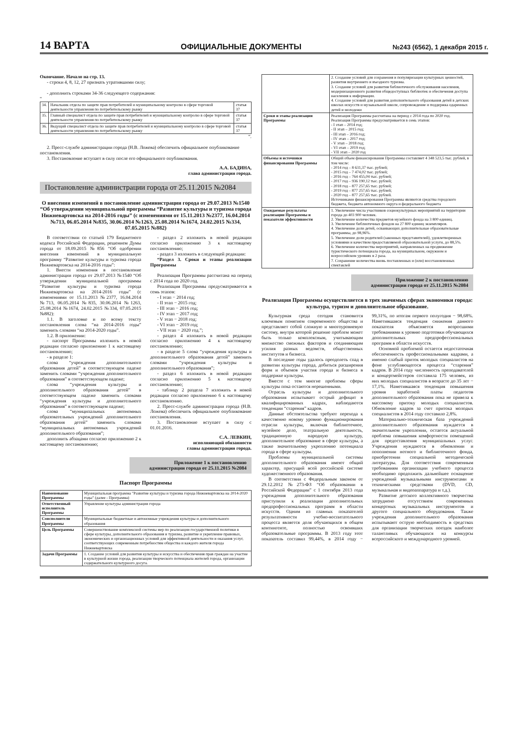14 ВАРТА
ОФИЦИАЛЬНЫЕ ДОКУМЕНТЫ
№243 (6562), 1 декабря 2015 г.
Окончание. Начало на стр. 13.
- строки 4, 8, 12, 27 признать утратившими силу;
- дополнить строками 34-36 следующего содержания:
“
| 34. | Начальник отдела по защите прав потребителей и муниципальному контролю в сфере торговой деятельности управления по потребительскому рынку | статья 37 |
| 35. | Главный специалист отдела по защите прав потребителей и муниципальному контролю в сфере торговой деятельности управления по потребительскому рынку | статья 37 |
| 36. | Ведущий специалист отдела по защите прав потребителей и муниципальному контролю в сфере торговой деятельности управления по потребительскому рынку | статья 37 |
“.
2. Пресс-службе администрации города (Н.В. Ложева) обеспечить официальное опубликование постановления.
3. Постановление вступает в силу после его официального опубликования.
А.А. БАДИНА,
глава администрации города.
Постановление администрации города от 25.11.2015 №2084
О внесении изменений в постановление администрации города от 29.07.2013 №1540 “Об утверждении муниципальной программы “Развитие культуры и туризма города Нижневартовска на 2014-2016 годы” (с изменениями от 15.11.2013 №2377, 16.04.2014 №713, 06.05.2014 №835, 30.06.2014 №1263, 25.08.2014 №1674, 24.02.2015 №334, 07.05.2015 №882)
В соответствии со статьей 179 Бюджетного кодекса Российской Федерации, решением Думы города от 18.09.2015 №856 “Об одобрении внесения изменений в муниципальную программу “Развитие культуры и туризма города Нижневартовска на 2014-2016 годы”:
1. Внести изменения в постановление администрации города от 29.07.2013 №1540 “Об утверждении муниципальной программы “Развитие культуры и туризма города Нижневартовска на 2014-2016 годы” (с изменениями от 15.11.2013 №2377, 16.04.2014 №713, 06.05.2014 №835, 30.06.2014 №1263, 25.08.2014 №1674, 24.02.2015 №334, 07.05.2015 №882):
1.1. В заголовке и по всему тексту постановления слова “на 2014-2016 годы” заменить словами “на 2014-2020 годы”.
1.2. В приложении:
- паспорт Программы изложить в новой редакции согласно приложению 1 к настоящему постановлению;
- в разделе 1:
слова “учреждения дополнительного образования детей” в соответствующем падеже заменить словами “учреждения дополнительного образования” в соответствующем падеже;
слова “учреждения культуры и дополнительного образования детей” в соответствующем падеже заменить словами “учреждения культуры и дополнительного образования” в соответствующем падеже;
слова “муниципальных автономных образовательных учреждений дополнительного образования детей” заменить словами “муниципальных автономных учреждений дополнительного образования”;
дополнить абзацами согласно приложению 2 к настоящему постановлению;
- раздел 2 изложить в новой редакции согласно приложению 3 к настоящему постановлению;
- раздел 3 изложить в следующей редакции:
“Раздел 3. Сроки и этапы реализации Программы
Реализация Программы рассчитана на период с 2014 года по 2020 год.
Реализация Программы предусматривается в семь этапов:
- I этап − 2014 год;
- II этап − 2015 год;
- III этап − 2016 год;
- IV этап − 2017 год;
- V этап − 2018 год;
- VI этап − 2019 год;
- VII этап − 2020 год.”;
- раздел 4 изложить в новой редакции согласно приложению 4 к настоящему постановлению;
- в разделе 5 слова “учреждения культуры и дополнительного образования детей” заменить словами “учреждения культуры и дополнительного образования”;
- раздел 6 изложить в новой редакции согласно приложению 5 к настоящему постановлению;
- таблицу 2 раздела 7 изложить в новой редакции согласно приложению 6 к настоящему постановлению.
2. Пресс-службе администрации города (Н.В. Ложева) обеспечить официальное опубликование постановления.
3. Постановление вступает в силу с 01.01.2016.
С.А. ЛЕВКИН,
исполняющий обязанности
главы администрации города.
Приложение 1 к постановлению
администрации города от 25.11.2015 №2084
Паспорт Программы
| Наименование Программы | Муниципальная программа "Развитие культуры и туризма города Нижневартовска на 2014-2020 годы" (далее - Программа) |
| Ответственный исполнитель Программы | Управление культуры администрации города |
| Соисполнители Программы | Муниципальные бюджетные и автономные учреждения культуры и дополнительного образования |
| Цель Программы | Совершенствование комплексной системы мер по реализации государственной политики в сфере культуры, дополнительного образования и туризма, развитие и укрепление правовых, экономических и организационных условий для эффективной деятельности и оказания услуг, соответствующих современным потребностям общества и каждого жителя города Нижневартовска |
| Задачи Программы | 1. Создание условий для развития культуры и искусства и обеспечения прав граждан на участие в культурной жизни города, реализации творческого потенциала жителей города, организации содержательного культурного досуга. |
| | 2. Создание условий для сохранения и популяризации культурных ценностей, развития внутреннего и въездного туризма. 3. Создание условий для развития библиотечного обслуживания населения, модернизационного развития общедоступных библиотек и обеспечения доступа населения к информации. 4. Создание условий для развития дополнительного образования детей в детских школах искусств и музыкальной школе, сопровождение и поддержка одаренных детей и молодежи |
| Сроки и этапы реализации Программы | Реализация Программы рассчитана на период с 2014 года по 2020 год. Реализация Программы предусматривается в семь этапов: - I этап – 2014 год; - II этап – 2015 год; - III этап – 2016 год; - IV этап – 2017 год; - V этап – 2018 год; - VI этап – 2019 год; - VII этап – 2020 год |
| Объемы и источники финансирования Программы | Общий объем финансирования Программы составляет 4 348 523,5 тыс. рублей, в том числе: - 2014 год – 8 631,37 тыс. рублей; - 2015 год – 7 474,02 тыс. рублей; - 2016 год – 764 455,04 тыс. рублей; - 2017 год – 936 190,12 тыс. рублей; - 2018 год – 877 257,65 тыс. рублей; - 2019 год – 877 257,65 тыс. рублей; - 2020 год – 877 257,65 тыс. рублей. Источниками финансирования Программы являются средства городского бюджета, бюджета автономного округа и федерального бюджета |
| Ожидаемые результаты реализации Программы и показатели эффективности | 1. Увеличение числа участников социокультурных мероприятий на территории города до 403 900 человек. 2. Увеличение количества предметов музейного фонда на 3 800 единиц. 3. Увеличение библиотечных фондов на 27 800 единиц экземпляров. 4. Увеличение доли детей, осваивающих дополнительные образовательные программы, до 98,96%. 5. Увеличение доли родителей (законных представителей), удовлетворенных условиями и качеством предоставляемой образовательной услуги, до 88,5%. 6. Увеличение количества мероприятий, направленных на продвижение туристического потенциала города, на муниципальном, окружном и всероссийском уровнях в 2 раза. 7. Сохранение количества вновь поставленных и (или) восстановленных спектаклей |
Приложение 2 к постановлению
администрации города от 25.11.2015 №2084
Реализация Программы осуществляется в трех значимых сферах экономики города: культура, туризм и дополнительное образование.
Культурная среда сегодня становится ключевым понятием современного общества и представляет собой сложную и многоуровневую систему, внутри которой решение проблем может быть только комплексным, учитывающим множество смежных факторов и соединяющим усилия разных ведомств, общественных институтов и бизнеса.
В последние годы удалось преодолеть спад в развитии культуры города, добиться расширения форм и объемов участия города и бизнеса в поддержке культуры.
Вместе с тем многие проблемы сферы культуры пока остаются нерешенными.
Отрасль культуры и дополнительного образования испытывает острый дефицит в квалифицированных кадрах, наблюдаются тенденции “старения” кадров.
Данные обстоятельства требуют перехода к качественно новому уровню функционирования отрасли культуры, включая библиотечное, музейное дело, театральную деятельность, традиционную народную культуру, дополнительное образование в сфере культуры, а также значительному укреплению потенциала города в сфере культуры.
Проблемы муниципальной системы дополнительного образования имеют общий характер, присущий всей российской системе художественного образования.
В соответствии с Федеральным законом от 29.12.2012 №273-ФЗ “Об образовании в Российской Федерации” с 1 сентября 2013 года учреждения дополнительного образования приступили к реализации дополнительных предпрофессиональных программ в области искусств. Одним из главных показателей результативности учебно-воспитательного процесса является доля обучающихся в общем контингенте, полностью освоивших образовательные программы. В 2013 году этот показатель составил 99,44%, в 2014 году − 99,31%, по итогам первого полугодия − 98,68%. Наметившаяся тенденция снижения данного показателя объясняется возросшими требованиями к уровню подготовки обучающихся дополнительных предпрофессиональных программ в области искусств.
Основной проблемой остается недостаточная обеспеченность профессиональными кадрами, а именно слабый приток молодых специалистов на фоне углубляющегося процесса “старения” кадров. В 2014 году численность преподавателей и концертмейстеров составила 175 человек, из них молодых специалистов в возрасте до 35 лет − 17,1%. Наметившаяся тенденция повышения уровня заработной платы педагогов дополнительного образования пока не привела к массовому притоку молодых специалистов. Обновление кадров за счет притока молодых специалистов в 2014 году составило 2,8%.
Материально-техническая база учреждений дополнительного образования нуждается в значительном укреплении, остается актуальной проблема повышения комфортности помещений для предоставления муниципальных услуг. Учреждения нуждаются в обновлении и пополнении нотного и библиотечного фонда, приобретении специальной методической литературы. Для соответствия современным требованиям организации учебного процесса необходимо продолжить дальнейшее оснащение учреждений музыкальными инструментами и техническими средствами (DVD, CD, музыкальная и видеоаппаратура и т.д.).
Развитие детского коллективного творчества затруднено отсутствием современных концертных музыкальных инструментов и другого специального оборудования. Также учреждения дополнительного образования испытывают острую необходимость в средствах для организации творческих поездок наиболее талантливых обучающихся на конкурсы всероссийского и международного уровней.